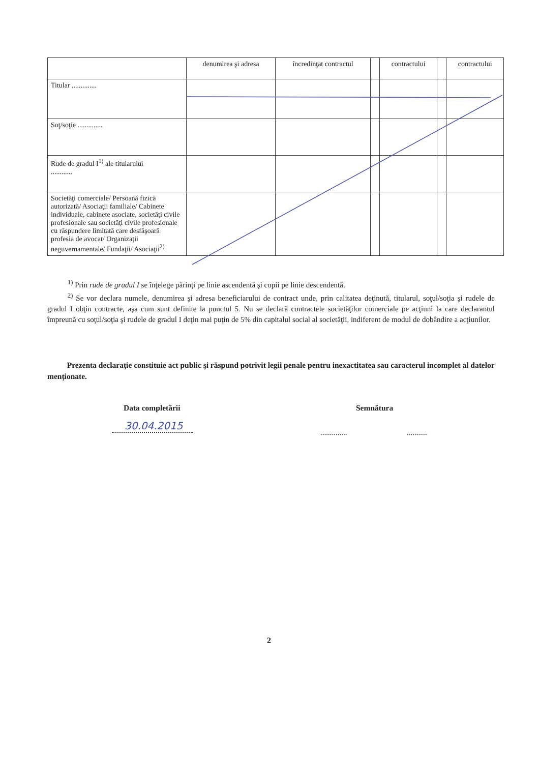| | denumirea şi adresa | încredinţat contractul | | contractului | | contractului |
| Titular .............. | | | | | | |
| Soţ/soţie .............. | | | | | | |
| Rude de gradul I<sup>1)</sup> ale titularului ............ | | | | | | |
| Societăţi comerciale/ Persoană fizică autorizată/ Asociaţii familiale/ Cabinete individuale, cabinete asociate, societăţi civile profesionale sau societăţi civile profesionale cu răspundere limitată care desfăşoară profesia de avocat/ Organizaţii neguvernamentale/ Fundaţii/ Asociaţii<sup>2)</sup> | | | | | | |
<sup>1)</sup> Prin rude de gradul I se înţelege părinţi pe linie ascendentă şi copii pe linie descendentă.
<sup>2)</sup> Se vor declara numele, denumirea şi adresa beneficiarului de contract unde, prin calitatea deţinută, titularul, soţul/soţia şi rudele de gradul I obţin contracte, aşa cum sunt definite la punctul 5. Nu se declară contractele societăţilor comerciale pe acţiuni la care declarantul împreună cu soţul/soţia şi rudele de gradul I deţin mai puţin de 5% din capitalul social al societăţii, indiferent de modul de dobândire a acţiunilor.
Prezenta declaraţie constituie act public şi răspund potrivit legii penale pentru inexactitatea sau caracterul incomplet al datelor menţionate.
Data completării Semnătura
30.04.2015
.............. ...........
2